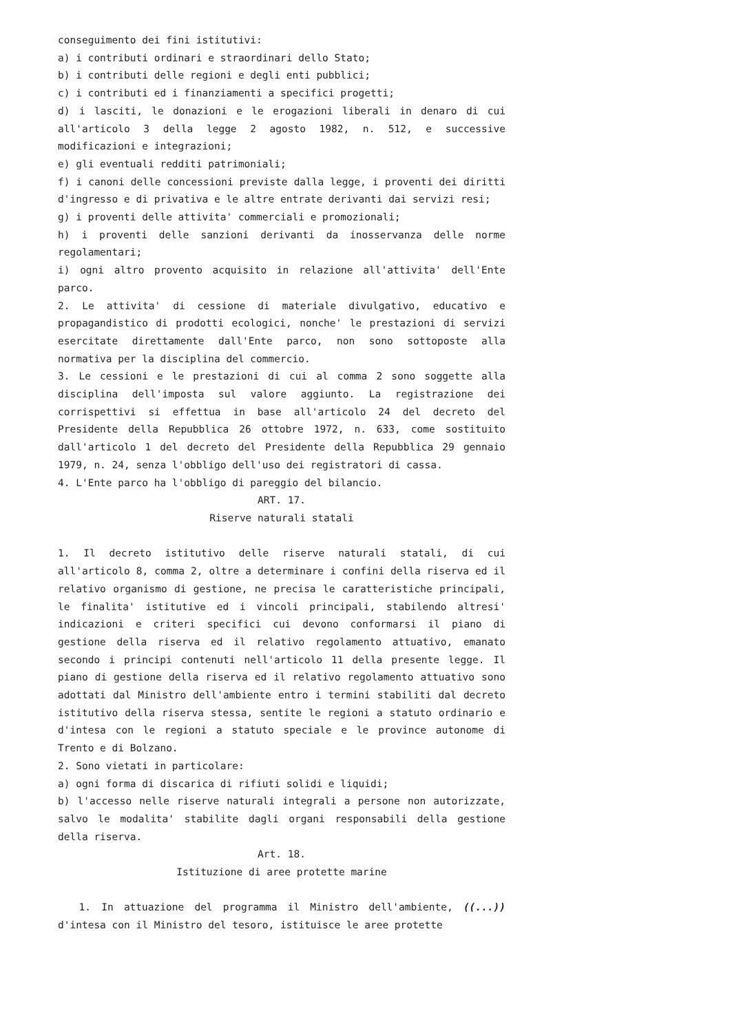conseguimento dei fini istitutivi:
a) i contributi ordinari e straordinari dello Stato;
b) i contributi delle regioni e degli enti pubblici;
c) i contributi ed i finanziamenti a specifici progetti;
d) i lasciti, le donazioni e le erogazioni liberali in denaro di cui all'articolo 3 della legge 2 agosto 1982, n. 512, e successive modificazioni e integrazioni;
e) gli eventuali redditi patrimoniali;
f) i canoni delle concessioni previste dalla legge, i proventi dei diritti d'ingresso e di privativa e le altre entrate derivanti dai servizi resi;
g) i proventi delle attivita' commerciali e promozionali;
h) i proventi delle sanzioni derivanti da inosservanza delle norme regolamentari;
i) ogni altro provento acquisito in relazione all'attivita' dell'Ente parco.
2. Le attivita' di cessione di materiale divulgativo, educativo e propagandistico di prodotti ecologici, nonche' le prestazioni di servizi esercitate direttamente dall'Ente parco, non sono sottoposte alla normativa per la disciplina del commercio.
3. Le cessioni e le prestazioni di cui al comma 2 sono soggette alla disciplina dell'imposta sul valore aggiunto. La registrazione dei corrispettivi si effettua in base all'articolo 24 del decreto del Presidente della Repubblica 26 ottobre 1972, n. 633, come sostituito dall'articolo 1 del decreto del Presidente della Repubblica 29 gennaio 1979, n. 24, senza l'obbligo dell'uso dei registratori di cassa.
4. L'Ente parco ha l'obbligo di pareggio del bilancio.
ART. 17.
Riserve naturali statali
1. Il decreto istitutivo delle riserve naturali statali, di cui all'articolo 8, comma 2, oltre a determinare i confini della riserva ed il relativo organismo di gestione, ne precisa le caratteristiche principali, le finalita' istitutive ed i vincoli principali, stabilendo altresi' indicazioni e criteri specifici cui devono conformarsi il piano di gestione della riserva ed il relativo regolamento attuativo, emanato secondo i principi contenuti nell'articolo 11 della presente legge. Il piano di gestione della riserva ed il relativo regolamento attuativo sono adottati dal Ministro dell'ambiente entro i termini stabiliti dal decreto istitutivo della riserva stessa, sentite le regioni a statuto ordinario e d'intesa con le regioni a statuto speciale e le province autonome di Trento e di Bolzano.
2. Sono vietati in particolare:
a) ogni forma di discarica di rifiuti solidi e liquidi;
b) l'accesso nelle riserve naturali integrali a persone non autorizzate, salvo le modalita' stabilite dagli organi responsabili della gestione della riserva.
Art. 18.
Istituzione di aree protette marine
1. In attuazione del programma il Ministro dell'ambiente, ((...)) d'intesa con il Ministro del tesoro, istituisce le aree protette